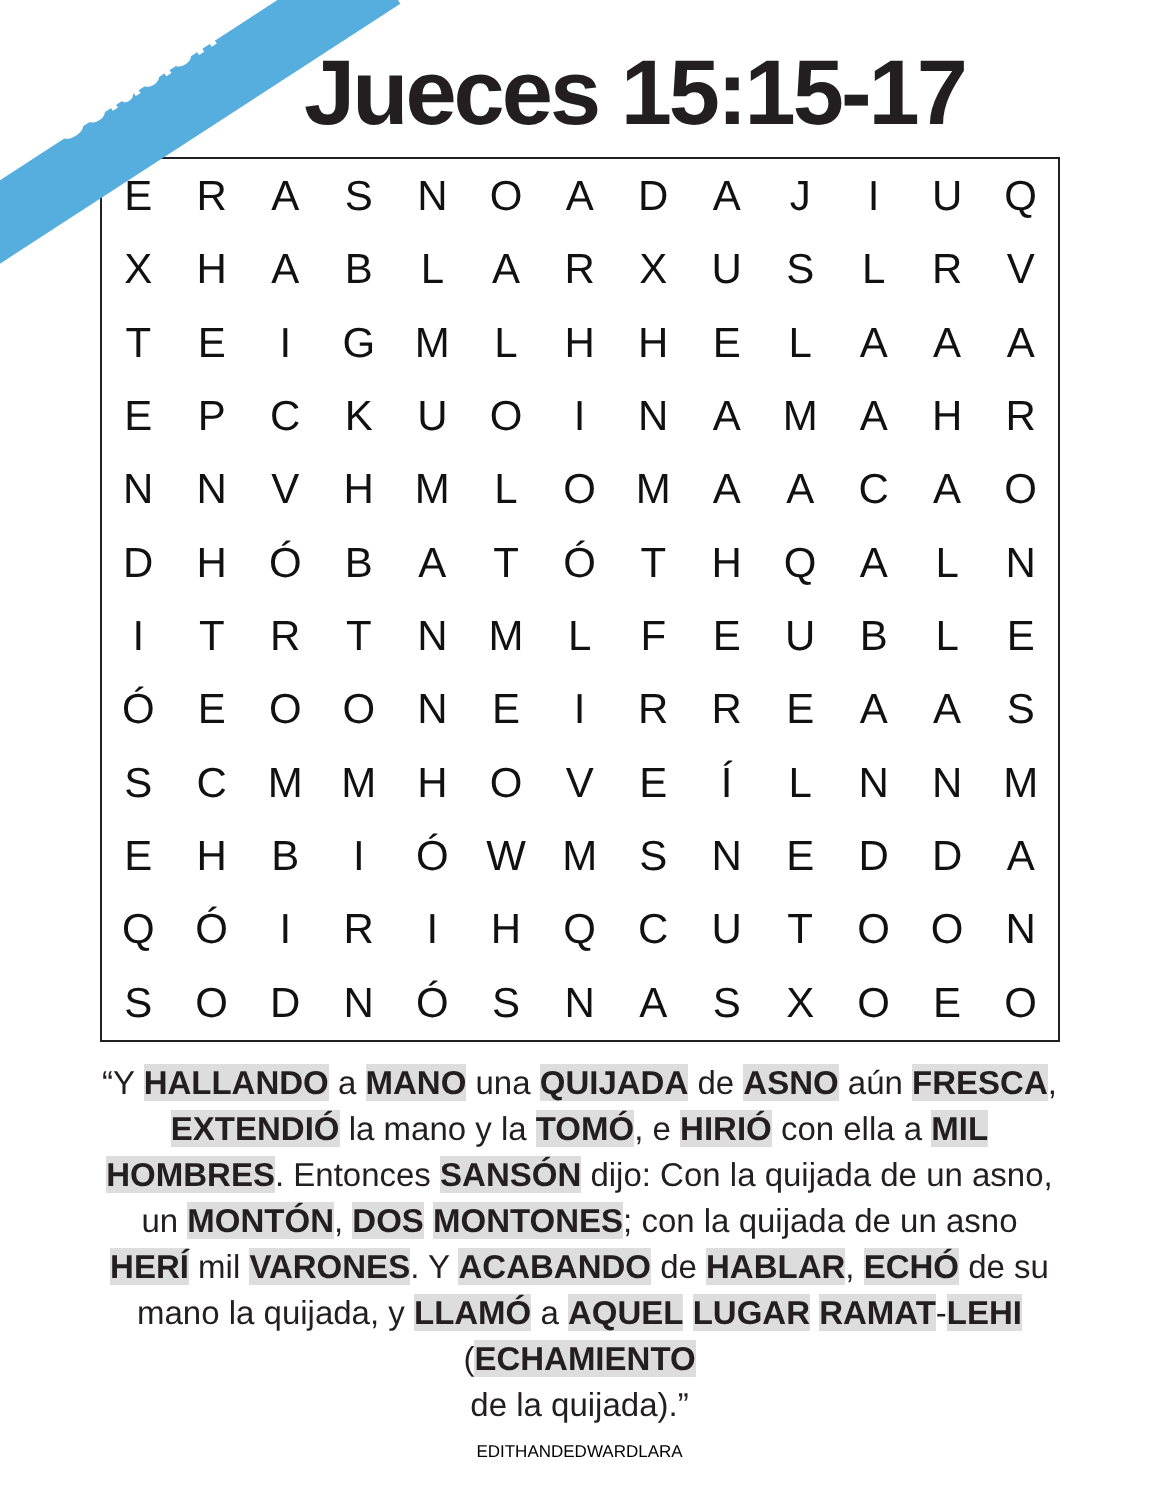Solución
Jueces 15:15-17
| E | R | A | S | N | O | A | D | A | J | I | U | Q |
| X | H | A | B | L | A | R | X | U | S | L | R | V |
| T | E | I | G | M | L | H | H | E | L | A | A | A |
| E | P | C | K | U | O | I | N | A | M | A | H | R |
| N | N | V | H | M | L | O | M | A | A | C | A | O |
| D | H | Ó | B | A | T | Ó | T | H | Q | A | L | N |
| I | T | R | T | N | M | L | F | E | U | B | L | E |
| Ó | E | O | O | N | E | I | R | R | E | A | A | S |
| S | C | M | M | H | O | V | E | Í | L | N | N | M |
| E | H | B | I | Ó | W | M | S | N | E | D | D | A |
| Q | Ó | I | R | I | H | Q | C | U | T | O | O | N |
| S | O | D | N | Ó | S | N | A | S | X | O | E | O |
“Y HALLANDO a MANO una QUIJADA de ASNO aún FRESCA, EXTENDIÓ la mano y la TOMÓ, e HIRIÓ con ella a MIL HOMBRES. Entonces SANSÓN dijo: Con la quijada de un asno, un MONTÓN, DOS MONTONES; con la quijada de un asno HERÍ mil VARONES. Y ACABANDO de HABLAR, ECHÓ de su mano la quijada, y LLAMÓ a AQUEL LUGAR RAMAT-LEHI (ECHAMIENTO
de la quijada).”
EDITHANDEDWARDLARA